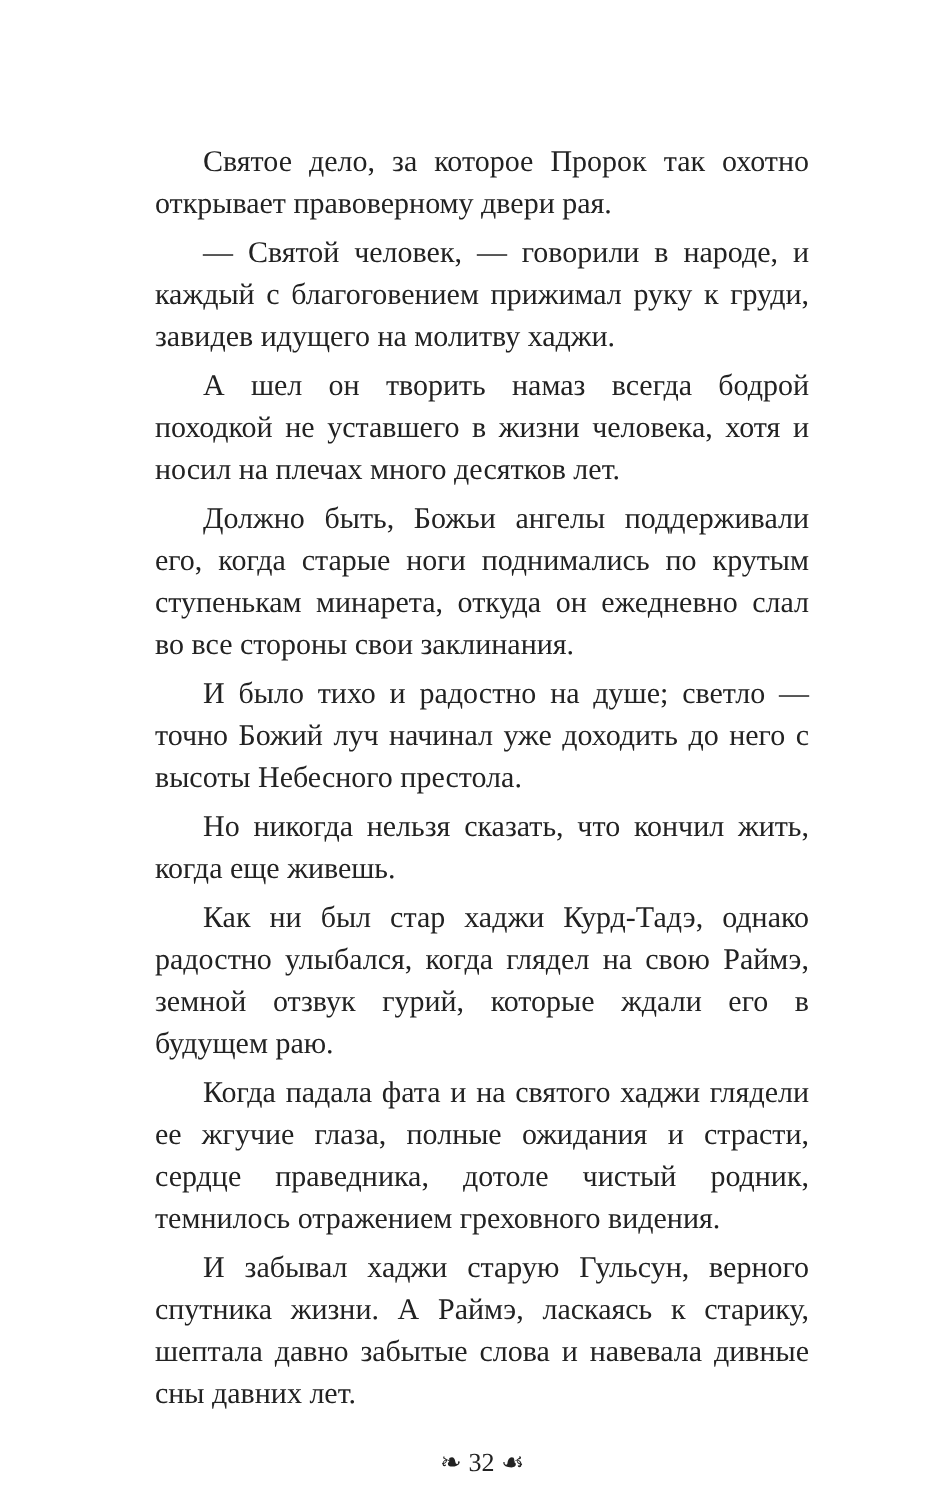Святое дело, за которое Пророк так охотно открывает правоверному двери рая.
— Святой человек, — говорили в народе, и каждый с благоговением прижимал руку к груди, завидев идущего на молитву хаджи.
А шел он творить намаз всегда бодрой походкой не уставшего в жизни человека, хотя и носил на плечах много десятков лет.
Должно быть, Божьи ангелы поддерживали его, когда старые ноги поднимались по крутым ступенькам минарета, откуда он ежедневно слал во все стороны свои заклинания.
И было тихо и радостно на душе; светло — точно Божий луч начинал уже доходить до него с высоты Небесного престола.
Но никогда нельзя сказать, что кончил жить, когда еще живешь.
Как ни был стар хаджи Курд-Тадэ, однако радостно улыбался, когда глядел на свою Раймэ, земной отзвук гурий, которые ждали его в будущем раю.
Когда падала фата и на святого хаджи глядели ее жгучие глаза, полные ожидания и страсти, сердце праведника, дотоле чистый родник, темнилось отражением греховного видения.
И забывал хаджи старую Гульсун, верного спутника жизни. А Раймэ, ласкаясь к старику, шептала давно забытые слова и навевала дивные сны давних лет.
❧ 32 ☙